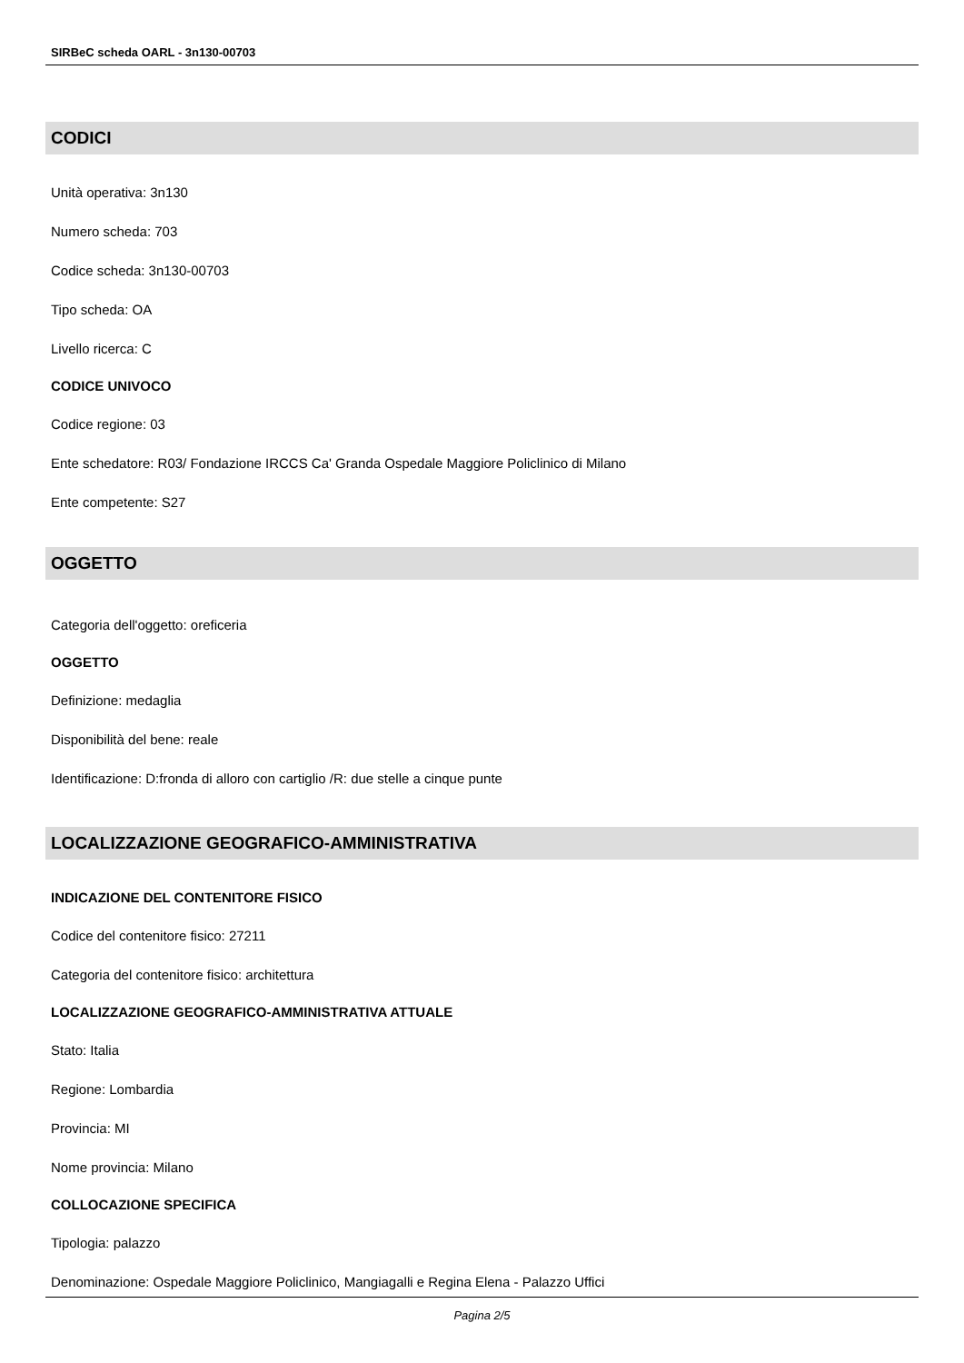SIRBeC scheda OARL - 3n130-00703
CODICI
Unità operativa: 3n130
Numero scheda: 703
Codice scheda: 3n130-00703
Tipo scheda: OA
Livello ricerca: C
CODICE UNIVOCO
Codice regione: 03
Ente schedatore: R03/ Fondazione IRCCS Ca' Granda Ospedale Maggiore Policlinico di Milano
Ente competente: S27
OGGETTO
Categoria dell'oggetto: oreficeria
OGGETTO
Definizione: medaglia
Disponibilità del bene: reale
Identificazione: D:fronda di alloro con cartiglio /R: due stelle a cinque punte
LOCALIZZAZIONE GEOGRAFICO-AMMINISTRATIVA
INDICAZIONE DEL CONTENITORE FISICO
Codice del contenitore fisico: 27211
Categoria del contenitore fisico: architettura
LOCALIZZAZIONE GEOGRAFICO-AMMINISTRATIVA ATTUALE
Stato: Italia
Regione: Lombardia
Provincia: MI
Nome provincia: Milano
COLLOCAZIONE SPECIFICA
Tipologia: palazzo
Denominazione: Ospedale Maggiore Policlinico, Mangiagalli e Regina Elena - Palazzo Uffici
Pagina 2/5